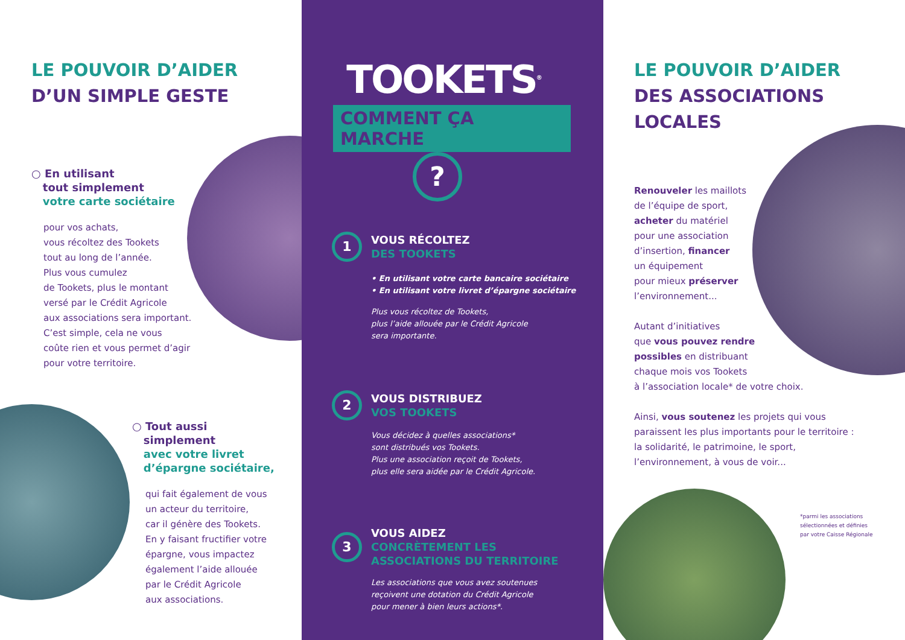LE POUVOIR D’AIDER
D’UN SIMPLE GESTE
○ En utilisant
tout simplement
votre carte sociétaire
pour vos achats,
vous récoltez des Tookets
tout au long de l’année.
Plus vous cumulez
de Tookets, plus le montant
versé par le Crédit Agricole
aux associations sera important.
C’est simple, cela ne vous
coûte rien et vous permet d’agir
pour votre territoire.
○ Tout aussi
simplement
avec votre livret
d’épargne sociétaire,
qui fait également de vous
un acteur du territoire,
car il génère des Tookets.
En y faisant fructifier votre
épargne, vous impactez
également l’aide allouée
par le Crédit Agricole
aux associations.
TOOKETS<sup>®</sup>
COMMENT ÇA MARCHE
?
1
VOUS RÉCOLTEZ
DES TOOKETS
• En utilisant votre carte bancaire sociétaire
• En utilisant votre livret d’épargne sociétaire
Plus vous récoltez de Tookets,
plus l’aide allouée par le Crédit Agricole
sera importante.
2
VOUS DISTRIBUEZ
VOS TOOKETS
Vous décidez à quelles associations*
sont distribués vos Tookets.
Plus une association reçoit de Tookets,
plus elle sera aidée par le Crédit Agricole.
3
VOUS AIDEZ
CONCRÈTEMENT LES
ASSOCIATIONS DU TERRITOIRE
Les associations que vous avez soutenues
reçoivent une dotation du Crédit Agricole
pour mener à bien leurs actions*.
LE POUVOIR D’AIDER
DES ASSOCIATIONS
LOCALES
Renouveler les maillots
de l’équipe de sport,
acheter du matériel
pour une association
d’insertion, financer
un équipement
pour mieux préserver
l’environnement...
Autant d’initiatives
que vous pouvez rendre
possibles en distribuant
chaque mois vos Tookets
à l’association locale* de votre choix.
Ainsi, vous soutenez les projets qui vous
paraissent les plus importants pour le territoire :
la solidarité, le patrimoine, le sport,
l’environnement, à vous de voir...
*parmi les associations
sélectionnées et définies
par votre Caisse Régionale